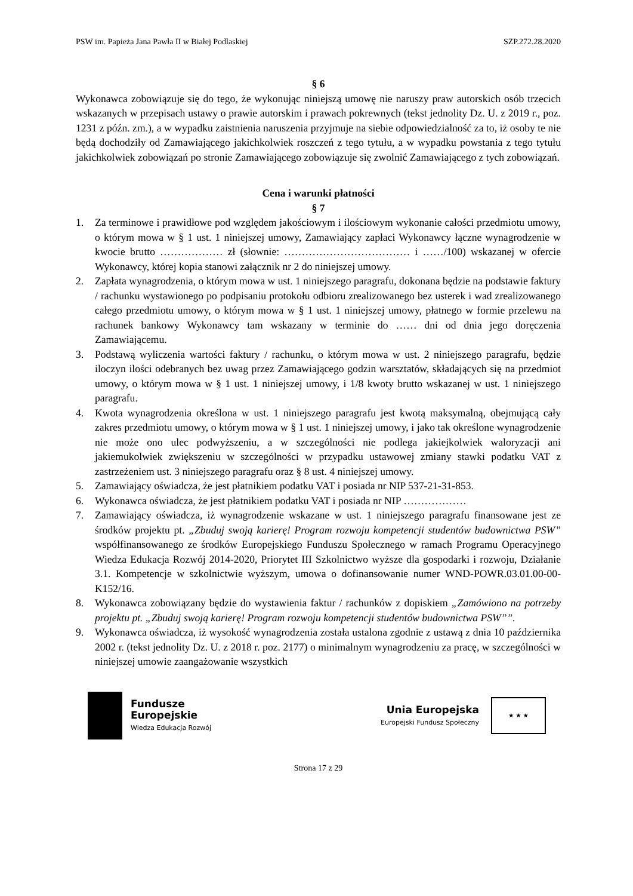PSW im. Papieża Jana Pawła II w Białej Podlaskiej SZP.272.28.2020
§ 6
Wykonawca zobowiązuje się do tego, że wykonując niniejszą umowę nie naruszy praw autorskich osób trzecich wskazanych w przepisach ustawy o prawie autorskim i prawach pokrewnych (tekst jednolity Dz. U. z 2019 r., poz. 1231 z późn. zm.), a w wypadku zaistnienia naruszenia przyjmuje na siebie odpowiedzialność za to, iż osoby te nie będą dochodziły od Zamawiającego jakichkolwiek roszczeń z tego tytułu, a w wypadku powstania z tego tytułu jakichkolwiek zobowiązań po stronie Zamawiającego zobowiązuje się zwolnić Zamawiającego z tych zobowiązań.
Cena i warunki płatności
§ 7
1. Za terminowe i prawidłowe pod względem jakościowym i ilościowym wykonanie całości przedmiotu umowy, o którym mowa w § 1 ust. 1 niniejszej umowy, Zamawiający zapłaci Wykonawcy łączne wynagrodzenie w kwocie brutto ……………… zł (słownie: ……………………………… i ……/100) wskazanej w ofercie Wykonawcy, której kopia stanowi załącznik nr 2 do niniejszej umowy.
2. Zapłata wynagrodzenia, o którym mowa w ust. 1 niniejszego paragrafu, dokonana będzie na podstawie faktury / rachunku wystawionego po podpisaniu protokołu odbioru zrealizowanego bez usterek i wad zrealizowanego całego przedmiotu umowy, o którym mowa w § 1 ust. 1 niniejszej umowy, płatnego w formie przelewu na rachunek bankowy Wykonawcy tam wskazany w terminie do …… dni od dnia jego doręczenia Zamawiającemu.
3. Podstawą wyliczenia wartości faktury / rachunku, o którym mowa w ust. 2 niniejszego paragrafu, będzie iloczyn ilości odebranych bez uwag przez Zamawiającego godzin warsztatów, składających się na przedmiot umowy, o którym mowa w § 1 ust. 1 niniejszej umowy, i 1/8 kwoty brutto wskazanej w ust. 1 niniejszego paragrafu.
4. Kwota wynagrodzenia określona w ust. 1 niniejszego paragrafu jest kwotą maksymalną, obejmującą cały zakres przedmiotu umowy, o którym mowa w § 1 ust. 1 niniejszej umowy, i jako tak określone wynagrodzenie nie może ono ulec podwyższeniu, a w szczególności nie podlega jakiejkolwiek waloryzacji ani jakiemukolwiek zwiększeniu w szczególności w przypadku ustawowej zmiany stawki podatku VAT z zastrzeżeniem ust. 3 niniejszego paragrafu oraz § 8 ust. 4 niniejszej umowy.
5. Zamawiający oświadcza, że jest płatnikiem podatku VAT i posiada nr NIP 537-21-31-853.
6. Wykonawca oświadcza, że jest płatnikiem podatku VAT i posiada nr NIP ………………
7. Zamawiający oświadcza, iż wynagrodzenie wskazane w ust. 1 niniejszego paragrafu finansowane jest ze środków projektu pt. „Zbuduj swoją karierę! Program rozwoju kompetencji studentów budownictwa PSW” współfinansowanego ze środków Europejskiego Funduszu Społecznego w ramach Programu Operacyjnego Wiedza Edukacja Rozwój 2014-2020, Priorytet III Szkolnictwo wyższe dla gospodarki i rozwoju, Działanie 3.1. Kompetencje w szkolnictwie wyższym, umowa o dofinansowanie numer WND-POWR.03.01.00-00-K152/16.
8. Wykonawca zobowiązany będzie do wystawienia faktur / rachunków z dopiskiem „Zamówiono na potrzeby projektu pt. „Zbuduj swoją karierę! Program rozwoju kompetencji studentów budownictwa PSW””.
9. Wykonawca oświadcza, iż wysokość wynagrodzenia została ustalona zgodnie z ustawą z dnia 10 października 2002 r. (tekst jednolity Dz. U. z 2018 r. poz. 2177) o minimalnym wynagrodzeniu za pracę, w szczególności w niniejszej umowie zaangażowanie wszystkich
Fundusze
Europejskie
Wiedza Edukacja Rozwój
Unia Europejska
Europejski Fundusz Społeczny
★ ★ ★
Strona 17 z 29